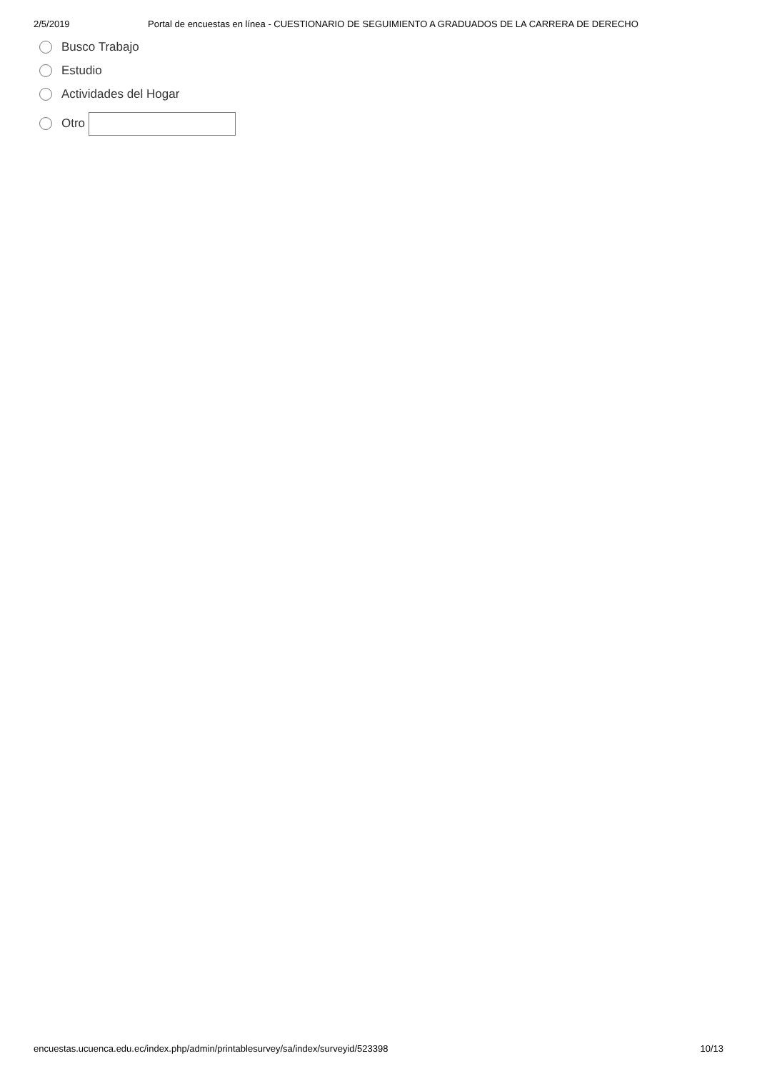2/5/2019 Portal de encuestas en línea - CUESTIONARIO DE SEGUIMIENTO A GRADUADOS DE LA CARRERA DE DERECHO
Busco Trabajo
Estudio
Actividades del Hogar
Otro
encuestas.ucuenca.edu.ec/index.php/admin/printablesurvey/sa/index/surveyid/523398 10/13